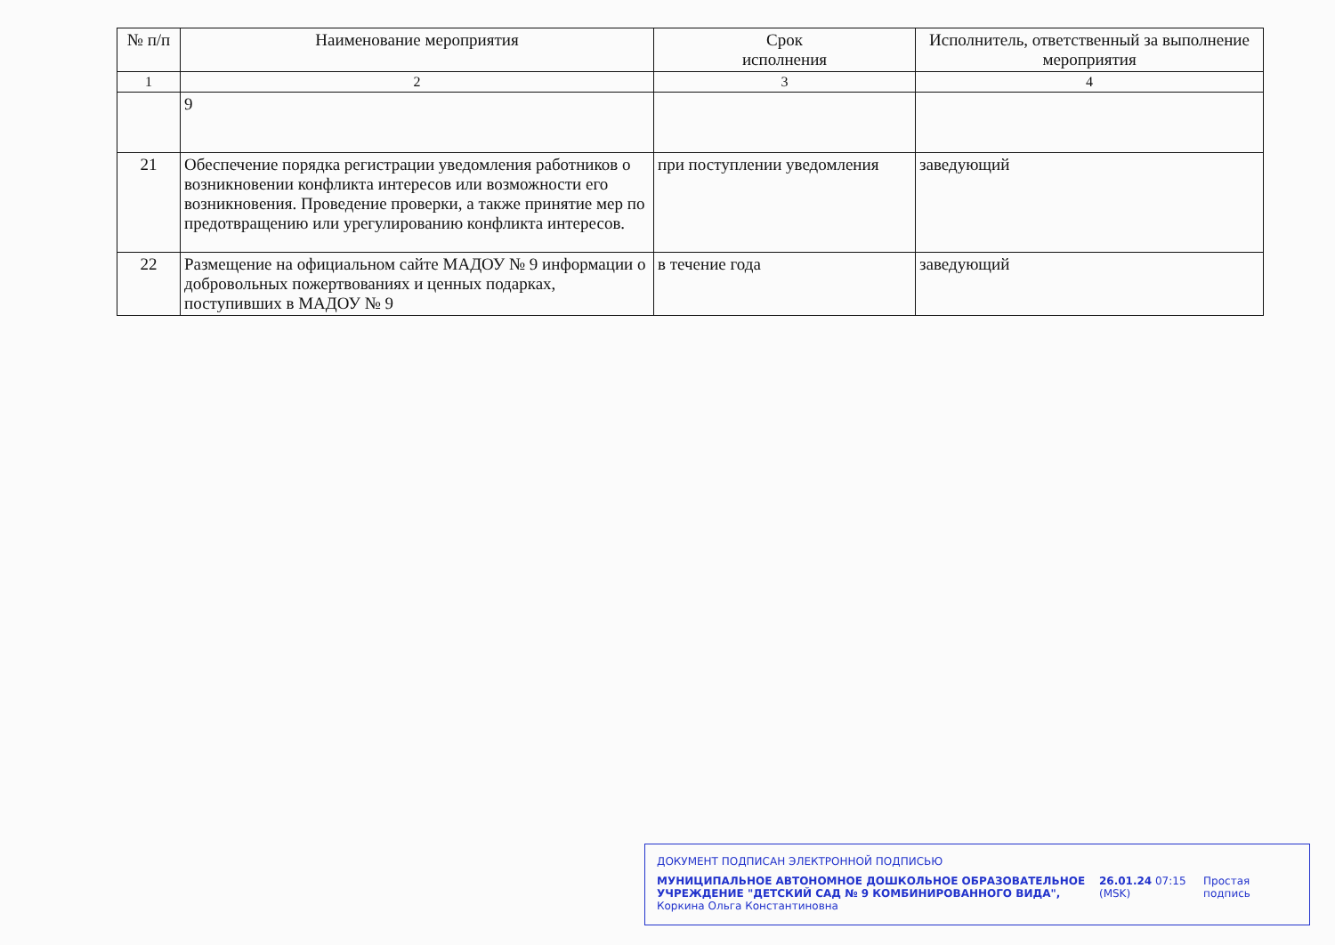| № п/п | Наименование мероприятия | Срок исполнения | Исполнитель, ответственный за выполнение мероприятия |
| --- | --- | --- | --- |
| 1 | 2 | 3 | 4 |
| | 9 | | |
| 21 | Обеспечение порядка регистрации уведомления работников о возникновении конфликта интересов или возможности его возникновения. Проведение проверки, а также принятие мер по предотвращению или урегулированию конфликта интересов. | при поступлении уведомления | заведующий |
| 22 | Размещение на официальном сайте МАДОУ № 9 информации о добровольных пожертвованиях и ценных подарках, поступивших в МАДОУ № 9 | в течение года | заведующий |
ДОКУМЕНТ ПОДПИСАН ЭЛЕКТРОННОЙ ПОДПИСЬЮ
МУНИЦИПАЛЬНОЕ АВТОНОМНОЕ ДОШКОЛЬНОЕ ОБРАЗОВАТЕЛЬНОЕ УЧРЕЖДЕНИЕ "ДЕТСКИЙ САД № 9 КОМБИНИРОВАННОГО ВИДА", Коркина Ольга Константиновна
26.01.24 07:15 (MSK)
Простая подпись